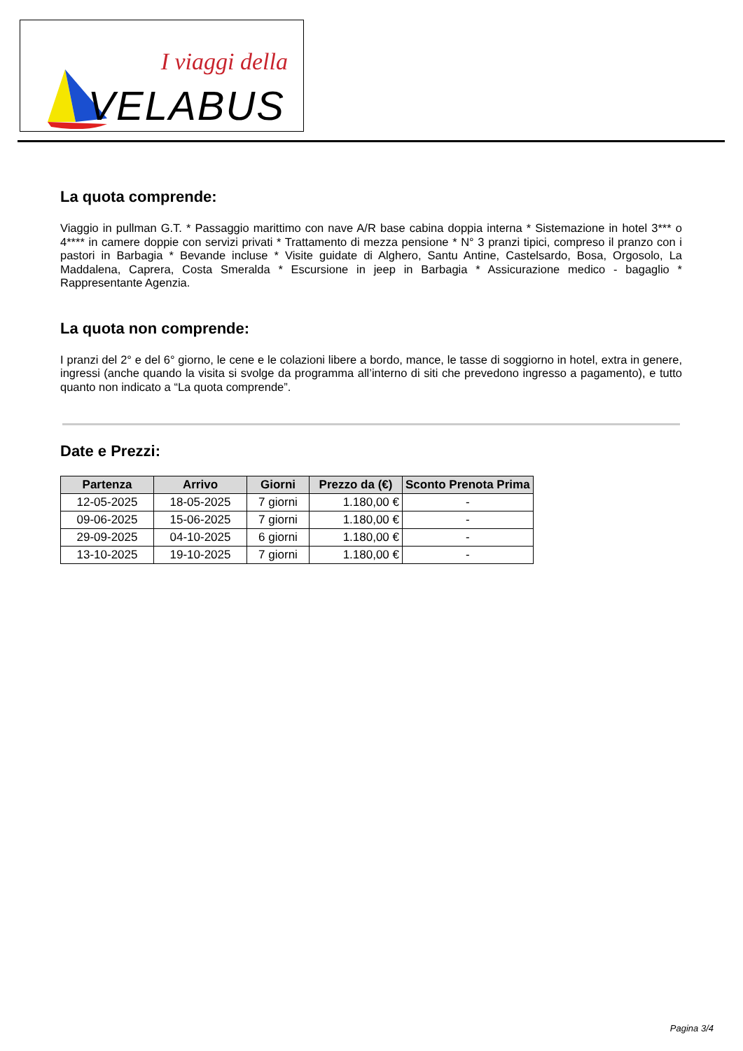I viaggi della
VELABUS
La quota comprende:
Viaggio in pullman G.T. * Passaggio marittimo con nave A/R base cabina doppia interna * Sistemazione in hotel 3*** o 4**** in camere doppie con servizi privati * Trattamento di mezza pensione * N° 3 pranzi tipici, compreso il pranzo con i pastori in Barbagia * Bevande incluse * Visite guidate di Alghero, Santu Antine, Castelsardo, Bosa, Orgosolo, La Maddalena, Caprera, Costa Smeralda * Escursione in jeep in Barbagia * Assicurazione medico - bagaglio * Rappresentante Agenzia.
La quota non comprende:
I pranzi del 2° e del 6° giorno, le cene e le colazioni libere a bordo, mance, le tasse di soggiorno in hotel, extra in genere, ingressi (anche quando la visita si svolge da programma all’interno di siti che prevedono ingresso a pagamento), e tutto quanto non indicato a “La quota comprende”.
Date e Prezzi:
| Partenza | Arrivo | Giorni | Prezzo da (€) | Sconto Prenota Prima |
| --- | --- | --- | --- | --- |
| 12-05-2025 | 18-05-2025 | 7 giorni | 1.180,00 € | - |
| 09-06-2025 | 15-06-2025 | 7 giorni | 1.180,00 € | - |
| 29-09-2025 | 04-10-2025 | 6 giorni | 1.180,00 € | - |
| 13-10-2025 | 19-10-2025 | 7 giorni | 1.180,00 € | - |
Pagina 3/4